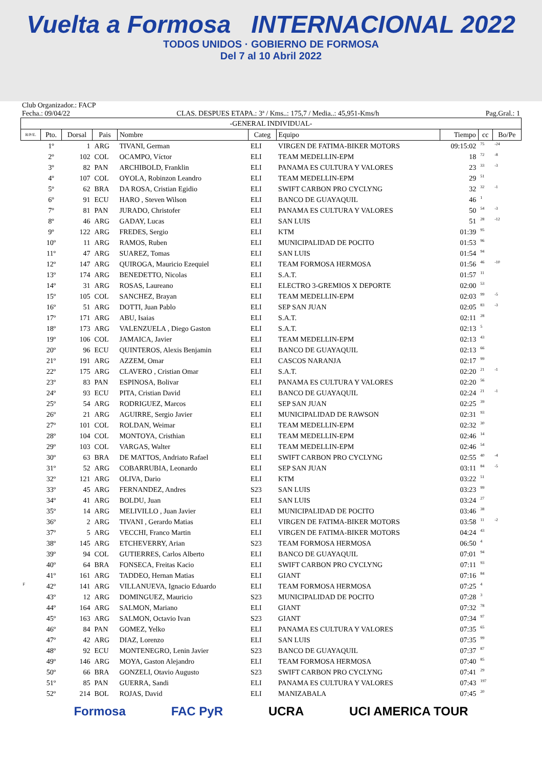Vuelta a Formosa INTERNACIONAL 2022
TODOS UNIDOS · GOBIERNO DE FORMOSA
Del 7 al 10 Abril 2022
Club Organizador.: FACP
Fecha.: 09/04/22 CLAS. DESPUES ETAPA.: 3ª / Kms..: 175,7 / Media..: 45,951-Kms/h Pag.Gral.: 1
| -GENERAL INDIVIDUAL- | | | | | | | | | |
| --- | --- | --- | --- | --- | --- | --- | --- | --- | --- |
| R/P/E. | Pto. | Dorsal | Pais | Nombre | Categ | Equipo | Tiempo | cc | Bo/Pe |
| | 1º | 1 | ARG | TIVANI, German | ELI | VIRGEN DE FATIMA-BIKER MOTORS | 09:15:02 | 75 | -24 |
| | 2º | 102 | COL | OCAMPO, Víctor | ELI | TEAM MEDELLIN-EPM | 18 | 72 | -8 |
| | 3º | 82 | PAN | ARCHIBOLD, Franklin | ELI | PANAMA ES CULTURA Y VALORES | 23 | 33 | -3 |
| | 4º | 107 | COL | OYOLA, Robinzon Leandro | ELI | TEAM MEDELLIN-EPM | 29 | 51 | |
| | 5º | 62 | BRA | DA ROSA, Cristian Egidio | ELI | SWIFT CARBON PRO CYCLYNG | 32 | 32 | -1 |
| | 6º | 91 | ECU | HARO , Steven Wilson | ELI | BANCO DE GUAYAQUIL | 46 | 1 | |
| | 7º | 81 | PAN | JURADO, Christofer | ELI | PANAMA ES CULTURA Y VALORES | 50 | 54 | -3 |
| | 8º | 46 | ARG | GADAY, Lucas | ELI | SAN LUIS | 51 | 28 | -12 |
| | 9º | 122 | ARG | FREDES, Sergio | ELI | KTM | 01:39 | 95 | |
| | 10º | 11 | ARG | RAMOS, Ruben | ELI | MUNICIPALIDAD DE POCITO | 01:53 | 96 | |
| | 11º | 47 | ARG | SUAREZ, Tomas | ELI | SAN LUIS | 01:54 | 94 | |
| | 12º | 147 | ARG | QUIROGA, Mauricio Ezequiel | ELI | TEAM FORMOSA HERMOSA | 01:56 | 46 | -10 |
| | 13º | 174 | ARG | BENEDETTO, Nicolas | ELI | S.A.T. | 01:57 | 11 | |
| | 14º | 31 | ARG | ROSAS, Laureano | ELI | ELECTRO 3-GREMIOS X DEPORTE | 02:00 | 53 | |
| | 15º | 105 | COL | SANCHEZ, Brayan | ELI | TEAM MEDELLIN-EPM | 02:03 | 99 | -5 |
| | 16º | 51 | ARG | DOTTI, Juan Pablo | ELI | SEP SAN JUAN | 02:05 | 83 | -3 |
| | 17º | 171 | ARG | ABU, Isaias | ELI | S.A.T. | 02:11 | 28 | |
| | 18º | 173 | ARG | VALENZUELA , Diego Gaston | ELI | S.A.T. | 02:13 | 5 | |
| | 19º | 106 | COL | JAMAICA, Javier | ELI | TEAM MEDELLIN-EPM | 02:13 | 43 | |
| | 20º | 96 | ECU | QUINTEROS, Alexis Benjamin | ELI | BANCO DE GUAYAQUIL | 02:13 | 66 | |
| | 21º | 191 | ARG | AZZEM, Omar | ELI | CASCOS NARANJA | 02:17 | 99 | |
| | 22º | 175 | ARG | CLAVERO , Cristian Omar | ELI | S.A.T. | 02:20 | 21 | -1 |
| | 23º | 83 | PAN | ESPINOSA, Bolivar | ELI | PANAMA ES CULTURA Y VALORES | 02:20 | 56 | |
| | 24º | 93 | ECU | PITA, Cristian David | ELI | BANCO DE GUAYAQUIL | 02:24 | 21 | -1 |
| | 25º | 54 | ARG | RODRIGUEZ, Marcos | ELI | SEP SAN JUAN | 02:25 | 39 | |
| | 26º | 21 | ARG | AGUIRRE, Sergio Javier | ELI | MUNICIPALIDAD DE RAWSON | 02:31 | 93 | |
| | 27º | 101 | COL | ROLDAN, Weimar | ELI | TEAM MEDELLIN-EPM | 02:32 | 30 | |
| | 28º | 104 | COL | MONTOYA, Cristhian | ELI | TEAM MEDELLIN-EPM | 02:46 | 14 | |
| | 29º | 103 | COL | VARGAS, Walter | ELI | TEAM MEDELLIN-EPM | 02:46 | 54 | |
| | 30º | 63 | BRA | DE MATTOS, Andriato Rafael | ELI | SWIFT CARBON PRO CYCLYNG | 02:55 | 40 | -4 |
| | 31º | 52 | ARG | COBARRUBIA, Leonardo | ELI | SEP SAN JUAN | 03:11 | 84 | -5 |
| | 32º | 121 | ARG | OLIVA, Dario | ELI | KTM | 03:22 | 51 | |
| | 33º | 45 | ARG | FERNANDEZ, Andres | S23 | SAN LUIS | 03:23 | 99 | |
| | 34º | 41 | ARG | BOLDU, Juan | ELI | SAN LUIS | 03:24 | 27 | |
| | 35º | 14 | ARG | MELIVILLO , Juan Javier | ELI | MUNICIPALIDAD DE POCITO | 03:46 | 38 | |
| | 36º | 2 | ARG | TIVANI , Gerardo Matias | ELI | VIRGEN DE FATIMA-BIKER MOTORS | 03:58 | 11 | -2 |
| | 37º | 5 | ARG | VECCHI, Franco Martin | ELI | VIRGEN DE FATIMA-BIKER MOTORS | 04:24 | 43 | |
| | 38º | 145 | ARG | ETCHEVERRY, Arian | S23 | TEAM FORMOSA HERMOSA | 06:50 | 4 | |
| | 39º | 94 | COL | GUTIERRES, Carlos Alberto | ELI | BANCO DE GUAYAQUIL | 07:01 | 94 | |
| | 40º | 64 | BRA | FONSECA, Freitas Kacio | ELI | SWIFT CARBON PRO CYCLYNG | 07:11 | 93 | |
| | 41º | 161 | ARG | TADDEO, Hernan Matias | ELI | GIANT | 07:16 | 84 | |
| F | 42º | 141 | ARG | VILLANUEVA, Ignacio Eduardo | ELI | TEAM FORMOSA HERMOSA | 07:25 | 4 | |
| | 43º | 12 | ARG | DOMINGUEZ, Mauricio | S23 | MUNICIPALIDAD DE POCITO | 07:28 | 3 | |
| | 44º | 164 | ARG | SALMON, Mariano | ELI | GIANT | 07:32 | 78 | |
| | 45º | 163 | ARG | SALMON, Octavio Ivan | S23 | GIANT | 07:34 | 97 | |
| | 46º | 84 | PAN | GOMEZ, Yelko | ELI | PANAMA ES CULTURA Y VALORES | 07:35 | 65 | |
| | 47º | 42 | ARG | DIAZ, Lorenzo | ELI | SAN LUIS | 07:35 | 99 | |
| | 48º | 92 | ECU | MONTENEGRO, Lenin Javier | S23 | BANCO DE GUAYAQUIL | 07:37 | 87 | |
| | 49º | 146 | ARG | MOYA, Gaston Alejandro | ELI | TEAM FORMOSA HERMOSA | 07:40 | 85 | |
| | 50º | 66 | BRA | GONZELI, Otavio Augusto | S23 | SWIFT CARBON PRO CYCLYNG | 07:41 | 29 | |
| | 51º | 85 | PAN | GUERRA, Sandi | ELI | PANAMA ES CULTURA Y VALORES | 07:43 | 197 | |
| | 52º | 214 | BOL | ROJAS, David | ELI | MANIZABALA | 07:45 | 20 | |
Formosa FAC PyR UCRA UCI AMERICA TOUR